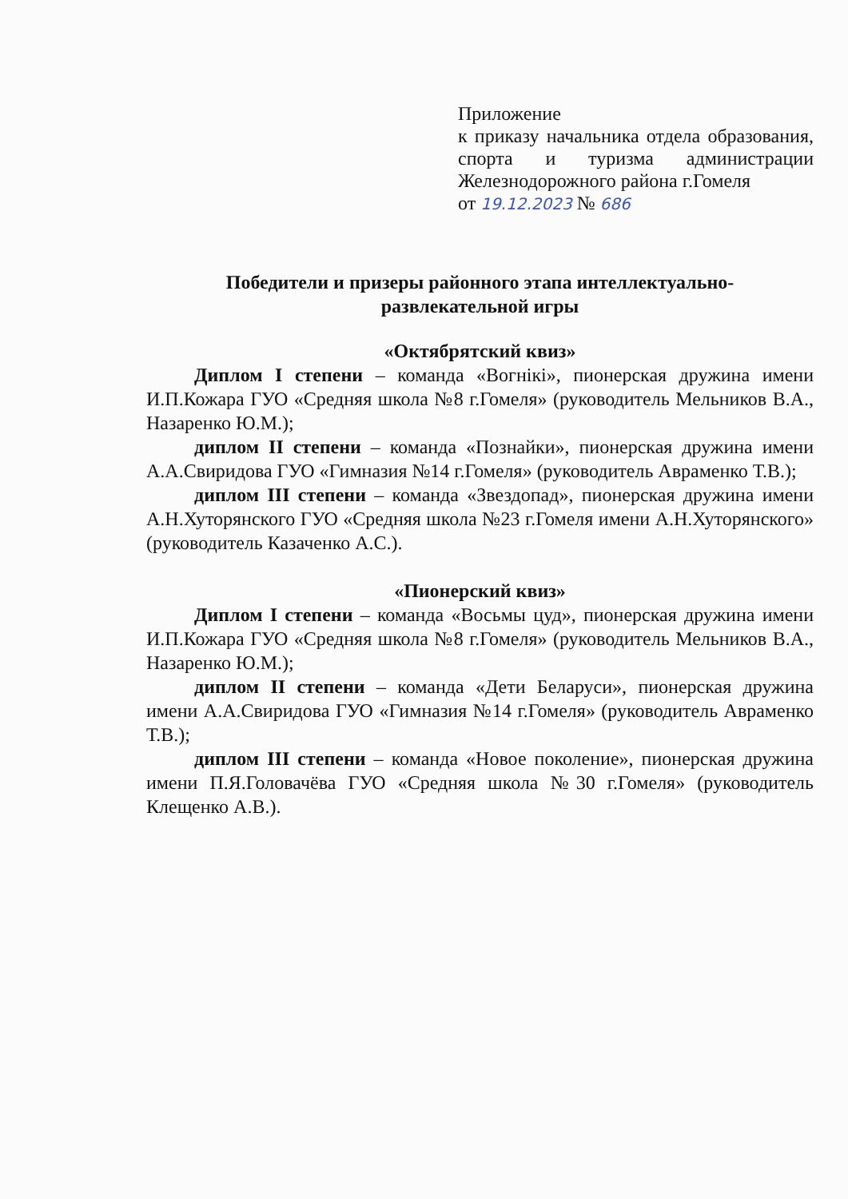Приложение
к приказу начальника отдела образования, спорта и туризма администрации Железнодорожного района г.Гомеля
от 19.12.2023 № 686
Победители и призеры районного этапа интеллектуально-
развлекательной игры
«Октябрятский квиз»
Диплом I степени – команда «Вогнікі», пионерская дружина имени И.П.Кожара ГУО «Средняя школа №8 г.Гомеля» (руководитель Мельников В.А., Назаренко Ю.М.);
диплом II степени – команда «Познайки», пионерская дружина имени А.А.Свиридова ГУО «Гимназия №14 г.Гомеля» (руководитель Авраменко Т.В.);
диплом III степени – команда «Звездопад», пионерская дружина имени А.Н.Хуторянского ГУО «Средняя школа №23 г.Гомеля имени А.Н.Хуторянского» (руководитель Казаченко А.С.).
«Пионерский квиз»
Диплом I степени – команда «Восьмы цуд», пионерская дружина имени И.П.Кожара ГУО «Средняя школа №8 г.Гомеля» (руководитель Мельников В.А., Назаренко Ю.М.);
диплом II степени – команда «Дети Беларуси», пионерская дружина имени А.А.Свиридова ГУО «Гимназия №14 г.Гомеля» (руководитель Авраменко Т.В.);
диплом III степени – команда «Новое поколение», пионерская дружина имени П.Я.Головачёва ГУО «Средняя школа №30 г.Гомеля» (руководитель Клещенко А.В.).